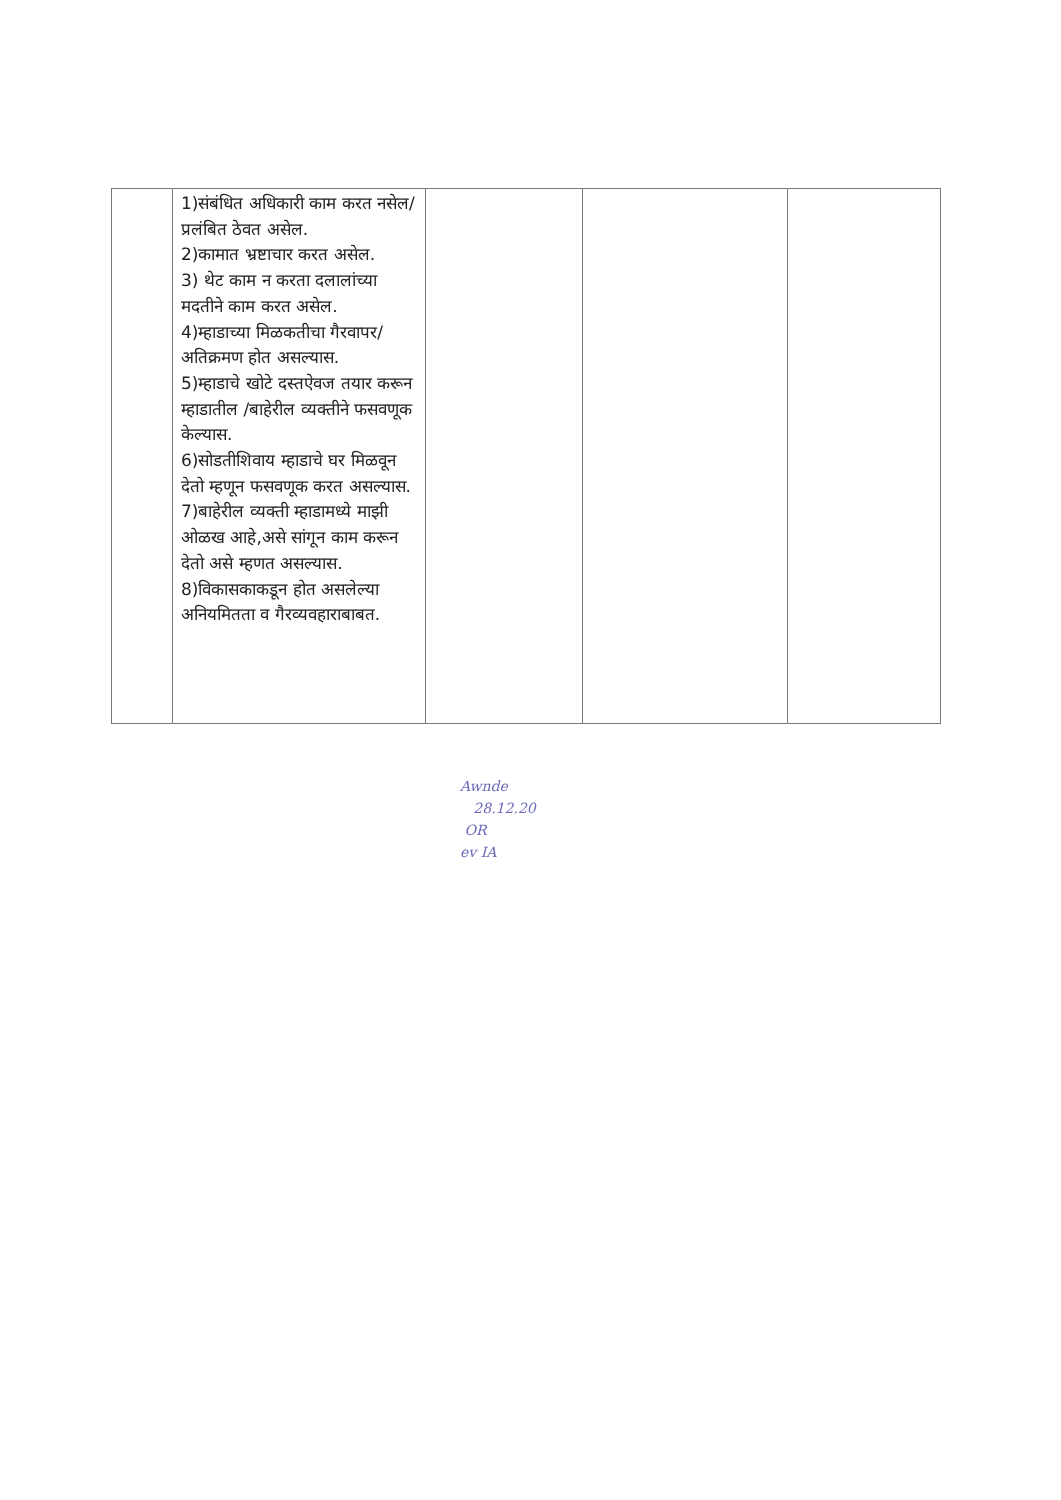| | 1)संबंधित अधिकारी काम करत नसेल/ प्रलंबित ठेवत असेल. 2)कामात भ्रष्टाचार करत असेल. 3) थेट काम न करता दलालांच्या मदतीने काम करत असेल. 4)म्हाडाच्या मिळकतीचा गैरवापर/अतिक्रमण होत असल्यास. 5)म्हाडाचे खोटे दस्तऐवज तयार करून म्हाडातील /बाहेरील व्यक्तीने फसवणूक केल्यास. 6)सोडतीशिवाय म्हाडाचे घर मिळवून देतो म्हणून फसवणूक करत असल्यास. 7)बाहेरील व्यक्ती म्हाडामध्ये माझी ओळख आहे,असे सांगून काम करून देतो असे म्हणत असल्यास. 8)विकासकाकडून होत असलेल्या अनियमितता व गैरव्यवहाराबाबत. | | | |
Awnde
28.12.20
OR
ev IA